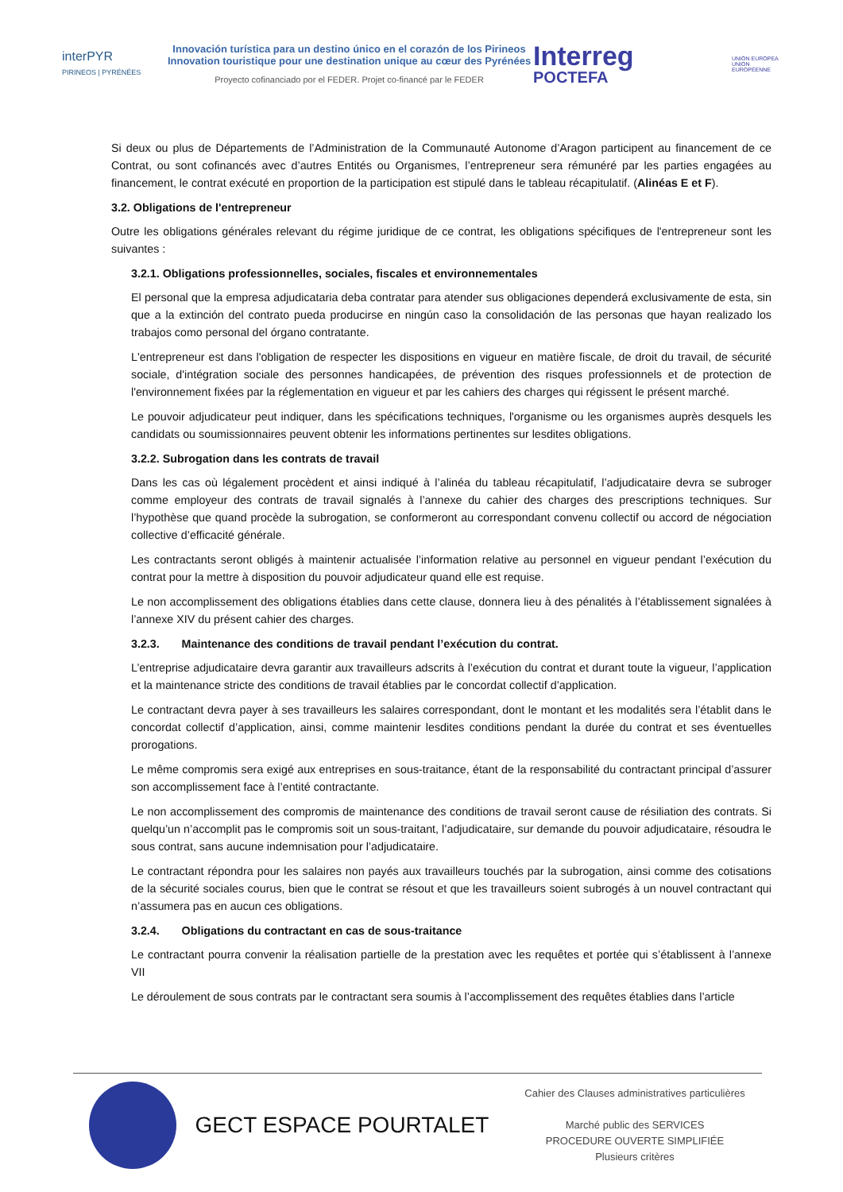interPYR
PIRINEOS | PYRÉNÉES
Innovación turística para un destino único en el corazón de los Pirineos
Innovation touristique pour une destination unique au cœur des Pyrénées
Proyecto cofinanciado por el FEDER. Projet co-financé par le FEDER
Interreg
POCTEFA
UNIÓN EUROPEA UNION EUROPÉENNE
Si deux ou plus de Départements de l’Administration de la Communauté Autonome d’Aragon participent au financement de ce Contrat, ou sont cofinancés avec d’autres Entités ou Organismes, l’entrepreneur sera rémunéré par les parties engagées au financement, le contrat exécuté en proportion de la participation est stipulé dans le tableau récapitulatif. (Alinéas E et F).
3.2. Obligations de l'entrepreneur
Outre les obligations générales relevant du régime juridique de ce contrat, les obligations spécifiques de l'entrepreneur sont les suivantes :
3.2.1. Obligations professionnelles, sociales, fiscales et environnementales
El personal que la empresa adjudicataria deba contratar para atender sus obligaciones dependerá exclusivamente de esta, sin que a la extinción del contrato pueda producirse en ningún caso la consolidación de las personas que hayan realizado los trabajos como personal del órgano contratante.
L'entrepreneur est dans l'obligation de respecter les dispositions en vigueur en matière fiscale, de droit du travail, de sécurité sociale, d'intégration sociale des personnes handicapées, de prévention des risques professionnels et de protection de l'environnement fixées par la réglementation en vigueur et par les cahiers des charges qui régissent le présent marché.
Le pouvoir adjudicateur peut indiquer, dans les spécifications techniques, l'organisme ou les organismes auprès desquels les candidats ou soumissionnaires peuvent obtenir les informations pertinentes sur lesdites obligations.
3.2.2. Subrogation dans les contrats de travail
Dans les cas où légalement procèdent et ainsi indiqué à l’alinéa du tableau récapitulatif, l’adjudicataire devra se subroger comme employeur des contrats de travail signalés à l’annexe du cahier des charges des prescriptions techniques. Sur l’hypothèse que quand procède la subrogation, se conformeront au correspondant convenu collectif ou accord de négociation collective d’efficacité générale.
Les contractants seront obligés à maintenir actualisée l’information relative au personnel en vigueur pendant l’exécution du contrat pour la mettre à disposition du pouvoir adjudicateur quand elle est requise.
Le non accomplissement des obligations établies dans cette clause, donnera lieu à des pénalités à l’établissement signalées à l’annexe XIV du présent cahier des charges.
3.2.3. Maintenance des conditions de travail pendant l’exécution du contrat.
L’entreprise adjudicataire devra garantir aux travailleurs adscrits à l’exécution du contrat et durant toute la vigueur, l’application et la maintenance stricte des conditions de travail établies par le concordat collectif d’application.
Le contractant devra payer à ses travailleurs les salaires correspondant, dont le montant et les modalités sera l’établit dans le concordat collectif d’application, ainsi, comme maintenir lesdites conditions pendant la durée du contrat et ses éventuelles prorogations.
Le même compromis sera exigé aux entreprises en sous-traitance, étant de la responsabilité du contractant principal d’assurer son accomplissement face à l’entité contractante.
Le non accomplissement des compromis de maintenance des conditions de travail seront cause de résiliation des contrats. Si quelqu’un n’accomplit pas le compromis soit un sous-traitant, l’adjudicataire, sur demande du pouvoir adjudicataire, résoudra le sous contrat, sans aucune indemnisation pour l’adjudicataire.
Le contractant répondra pour les salaires non payés aux travailleurs touchés par la subrogation, ainsi comme des cotisations de la sécurité sociales courus, bien que le contrat se résout et que les travailleurs soient subrogés à un nouvel contractant qui n’assumera pas en aucun ces obligations.
3.2.4. Obligations du contractant en cas de sous-traitance
Le contractant pourra convenir la réalisation partielle de la prestation avec les requêtes et portée qui s’établissent à l’annexe VII
Le déroulement de sous contrats par le contractant sera soumis à l’accomplissement des requêtes établies dans l’article
GECT ESPACE POURTALET
Cahier des Clauses administratives particulières
Marché public des SERVICES
PROCEDURE OUVERTE SIMPLIFIÉE
Plusieurs critères